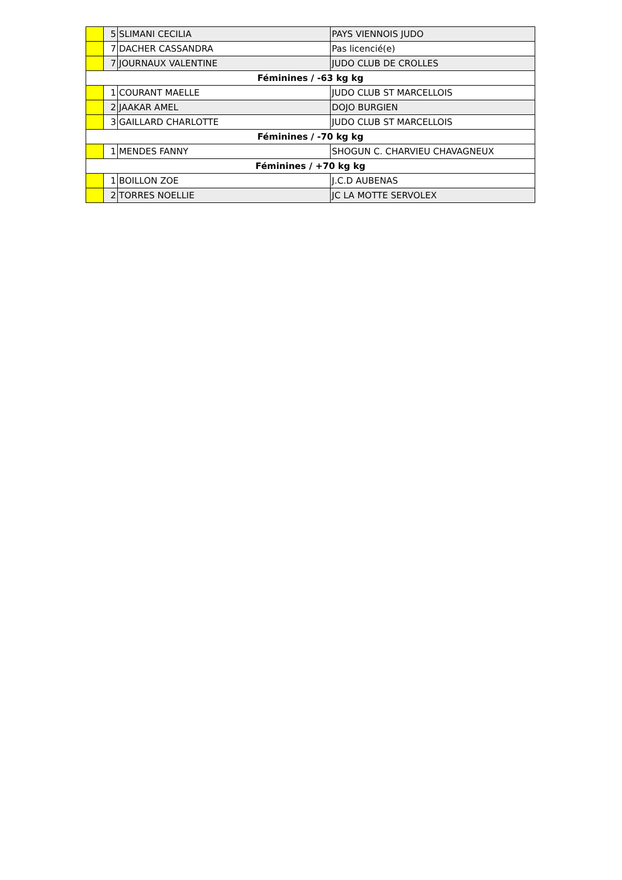| | 5 | SLIMANI CECILIA | PAYS VIENNOIS JUDO |
| | 7 | DACHER CASSANDRA | Pas licencié(e) |
| | 7 | JOURNAUX VALENTINE | JUDO CLUB DE CROLLES |
| Féminines / -63 kg kg | | | |
| | 1 | COURANT MAELLE | JUDO CLUB ST MARCELLOIS |
| | 2 | JAAKAR AMEL | DOJO BURGIEN |
| | 3 | GAILLARD CHARLOTTE | JUDO CLUB ST MARCELLOIS |
| Féminines / -70 kg kg | | | |
| | 1 | MENDES FANNY | SHOGUN C. CHARVIEU CHAVAGNEUX |
| Féminines / +70 kg kg | | | |
| | 1 | BOILLON ZOE | J.C.D AUBENAS |
| | 2 | TORRES NOELLIE | JC LA MOTTE SERVOLEX |